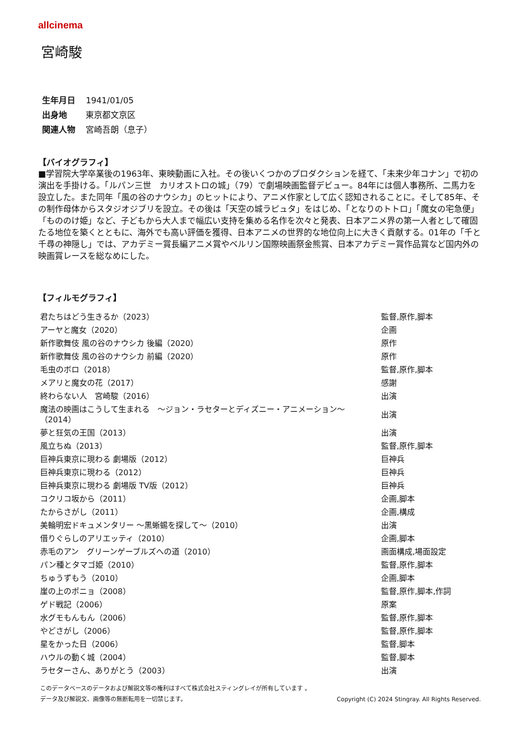allcinema
宮崎駿
生年月日 1941/01/05
出身地 東京都文京区
関連人物 宮崎吾朗（息子）
【バイオグラフィ】
■学習院大学卒業後の1963年、東映動画に入社。その後いくつかのプロダクションを経て、「未来少年コナン」で初の演出を手掛ける。「ルパン三世　カリオストロの城」（79）で劇場映画監督デビュー。84年には個人事務所、二馬力を設立した。また同年「風の谷のナウシカ」のヒットにより、アニメ作家として広く認知されることに。そして85年、その制作母体からスタジオジブリを設立。その後は「天空の城ラピュタ」をはじめ、「となりのトトロ」「魔女の宅急便」「もののけ姫」など、子どもから大人まで幅広い支持を集める名作を次々と発表、日本アニメ界の第一人者として確固たる地位を築くとともに、海外でも高い評価を獲得、日本アニメの世界的な地位向上に大きく貢献する。01年の「千と千尋の神隠し」では、アカデミー賞長編アニメ賞やベルリン国際映画祭金熊賞、日本アカデミー賞作品賞など国内外の映画賞レースを総なめにした。
【フィルモグラフィ】
| 君たちはどう生きるか（2023） | 監督,原作,脚本 |
| アーヤと魔女（2020） | 企画 |
| 新作歌舞伎 風の谷のナウシカ 後編（2020） | 原作 |
| 新作歌舞伎 風の谷のナウシカ 前編（2020） | 原作 |
| 毛虫のボロ（2018） | 監督,原作,脚本 |
| メアリと魔女の花（2017） | 感謝 |
| 終わらない人 宮崎駿（2016） | 出演 |
| 魔法の映画はこうして生まれる ～ジョン・ラセターとディズニー・アニメーション～（2014） | 出演 |
| 夢と狂気の王国（2013） | 出演 |
| 風立ちぬ（2013） | 監督,原作,脚本 |
| 巨神兵東京に現わる 劇場版（2012） | 巨神兵 |
| 巨神兵東京に現わる（2012） | 巨神兵 |
| 巨神兵東京に現わる 劇場版 TV版（2012） | 巨神兵 |
| コクリコ坂から（2011） | 企画,脚本 |
| たからさがし（2011） | 企画,構成 |
| 美輪明宏ドキュメンタリー ～黒蜥蜴を探して～（2010） | 出演 |
| 借りぐらしのアリエッティ（2010） | 企画,脚本 |
| 赤毛のアン グリーンゲーブルズへの道（2010） | 画面構成,場面設定 |
| パン種とタマゴ姫（2010） | 監督,原作,脚本 |
| ちゅうずもう（2010） | 企画,脚本 |
| 崖の上のポニョ（2008） | 監督,原作,脚本,作詞 |
| ゲド戦記（2006） | 原案 |
| 水グモもんもん（2006） | 監督,原作,脚本 |
| やどさがし（2006） | 監督,原作,脚本 |
| 星をかった日（2006） | 監督,脚本 |
| ハウルの動く城（2004） | 監督,脚本 |
| ラセターさん、ありがとう（2003） | 出演 |
このデータベースのデータおよび解説文等の権利はすべて株式会社スティングレイが所有しています 。
データ及び解説文、画像等の無断転用を一切禁じます。 Copyright (C) 2024 Stingray. All Rights Reserved.